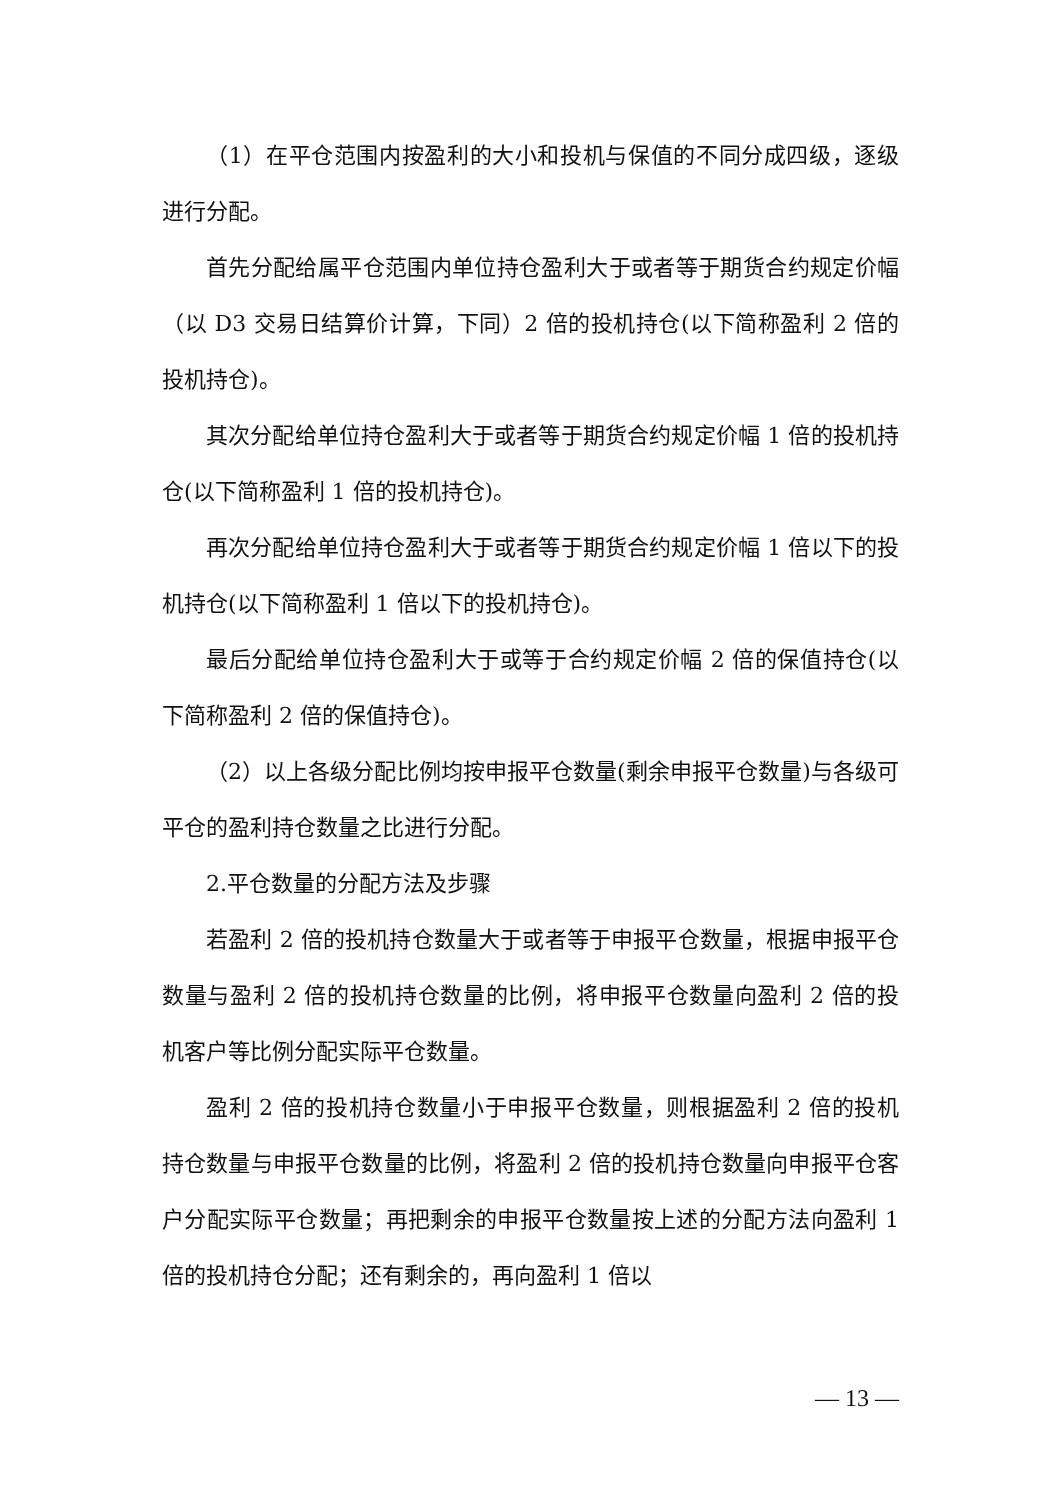（1）在平仓范围内按盈利的大小和投机与保值的不同分成四级，逐级进行分配。
首先分配给属平仓范围内单位持仓盈利大于或者等于期货合约规定价幅（以 D3 交易日结算价计算，下同）2 倍的投机持仓(以下简称盈利 2 倍的投机持仓)。
其次分配给单位持仓盈利大于或者等于期货合约规定价幅 1 倍的投机持仓(以下简称盈利 1 倍的投机持仓)。
再次分配给单位持仓盈利大于或者等于期货合约规定价幅 1 倍以下的投机持仓(以下简称盈利 1 倍以下的投机持仓)。
最后分配给单位持仓盈利大于或等于合约规定价幅 2 倍的保值持仓(以下简称盈利 2 倍的保值持仓)。
（2）以上各级分配比例均按申报平仓数量(剩余申报平仓数量)与各级可平仓的盈利持仓数量之比进行分配。
2.平仓数量的分配方法及步骤
若盈利 2 倍的投机持仓数量大于或者等于申报平仓数量，根据申报平仓数量与盈利 2 倍的投机持仓数量的比例，将申报平仓数量向盈利 2 倍的投机客户等比例分配实际平仓数量。
盈利 2 倍的投机持仓数量小于申报平仓数量，则根据盈利 2 倍的投机持仓数量与申报平仓数量的比例，将盈利 2 倍的投机持仓数量向申报平仓客户分配实际平仓数量；再把剩余的申报平仓数量按上述的分配方法向盈利 1 倍的投机持仓分配；还有剩余的，再向盈利 1 倍以
— 13 —